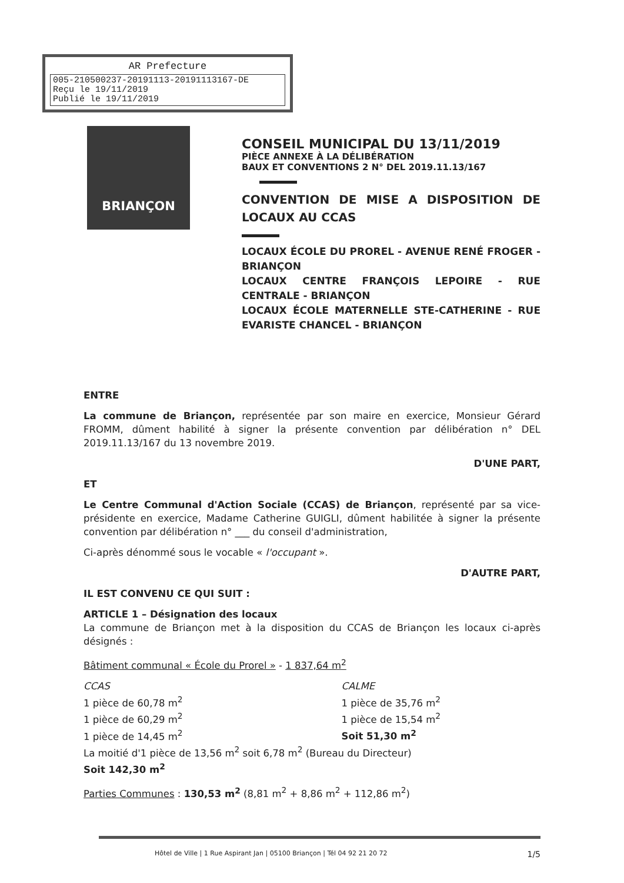AR Prefecture
005-210500237-20191113-20191113167-DE
Reçu le 19/11/2019
Publié le 19/11/2019
BRIANÇON
CONSEIL MUNICIPAL DU 13/11/2019
PIÈCE ANNEXE À LA DÉLIBÉRATION
BAUX ET CONVENTIONS 2 N° DEL 2019.11.13/167
CONVENTION DE MISE A DISPOSITION DE LOCAUX AU CCAS
LOCAUX ÉCOLE DU PROREL - AVENUE RENÉ FROGER - BRIANÇON
LOCAUX CENTRE FRANÇOIS LEPOIRE - RUE CENTRALE - BRIANÇON
LOCAUX ÉCOLE MATERNELLE STE-CATHERINE - RUE EVARISTE CHANCEL - BRIANÇON
ENTRE
La commune de Briançon, représentée par son maire en exercice, Monsieur Gérard FROMM, dûment habilité à signer la présente convention par délibération n° DEL 2019.11.13/167 du 13 novembre 2019.
D'UNE PART,
ET
Le Centre Communal d'Action Sociale (CCAS) de Briançon, représenté par sa vice-présidente en exercice, Madame Catherine GUIGLI, dûment habilitée à signer la présente convention par délibération n° ___ du conseil d'administration,
Ci-après dénommé sous le vocable « l'occupant ».
D'AUTRE PART,
IL EST CONVENU CE QUI SUIT :
ARTICLE 1 – Désignation des locaux
La commune de Briançon met à la disposition du CCAS de Briançon les locaux ci-après désignés :
Bâtiment communal « École du Prorel » - 1 837,64 m<sup>2</sup>
CCAS
1 pièce de 60,78 m<sup>2</sup>
1 pièce de 60,29 m<sup>2</sup>
1 pièce de 14,45 m<sup>2</sup>
CALME
1 pièce de 35,76 m<sup>2</sup>
1 pièce de 15,54 m<sup>2</sup>
Soit 51,30 m<sup>2</sup>
La moitié d'1 pièce de 13,56 m<sup>2</sup> soit 6,78 m<sup>2</sup> (Bureau du Directeur)
Soit 142,30 m<sup>2</sup>
Parties Communes : 130,53 m<sup>2</sup> (8,81 m<sup>2</sup> + 8,86 m<sup>2</sup> + 112,86 m<sup>2</sup>)
Hôtel de Ville | 1 Rue Aspirant Jan | 05100 Briançon | Tél 04 92 21 20 72 1/5